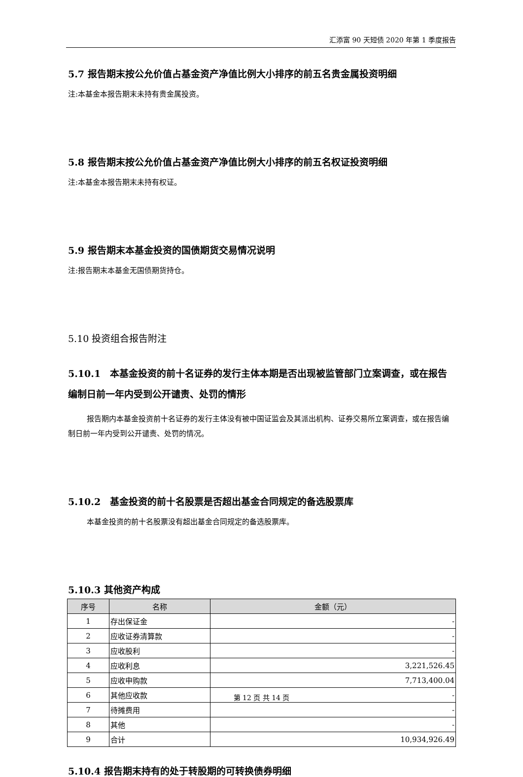汇添富 90 天短债 2020 年第 1 季度报告
5.7 报告期末按公允价值占基金资产净值比例大小排序的前五名贵金属投资明细
注:本基金本报告期末未持有贵金属投资。
5.8 报告期末按公允价值占基金资产净值比例大小排序的前五名权证投资明细
注:本基金本报告期末未持有权证。
5.9 报告期末本基金投资的国债期货交易情况说明
注:报告期末本基金无国债期货持仓。
5.10 投资组合报告附注
5.10.1　本基金投资的前十名证券的发行主体本期是否出现被监管部门立案调查，或在报告编制日前一年内受到公开谴责、处罚的情形
报告期内本基金投资前十名证券的发行主体没有被中国证监会及其派出机构、证券交易所立案调查，或在报告编制日前一年内受到公开谴责、处罚的情况。
5.10.2　基金投资的前十名股票是否超出基金合同规定的备选股票库
本基金投资的前十名股票没有超出基金合同规定的备选股票库。
5.10.3 其他资产构成
| 序号 | 名称 | 金额（元） |
| --- | --- | --- |
| 1 | 存出保证金 | - |
| 2 | 应收证券清算款 | - |
| 3 | 应收股利 | - |
| 4 | 应收利息 | 3,221,526.45 |
| 5 | 应收申购款 | 7,713,400.04 |
| 6 | 其他应收款 | - |
| 7 | 待摊费用 | - |
| 8 | 其他 | - |
| 9 | 合计 | 10,934,926.49 |
5.10.4 报告期末持有的处于转股期的可转换债券明细
第 12 页 共 14 页